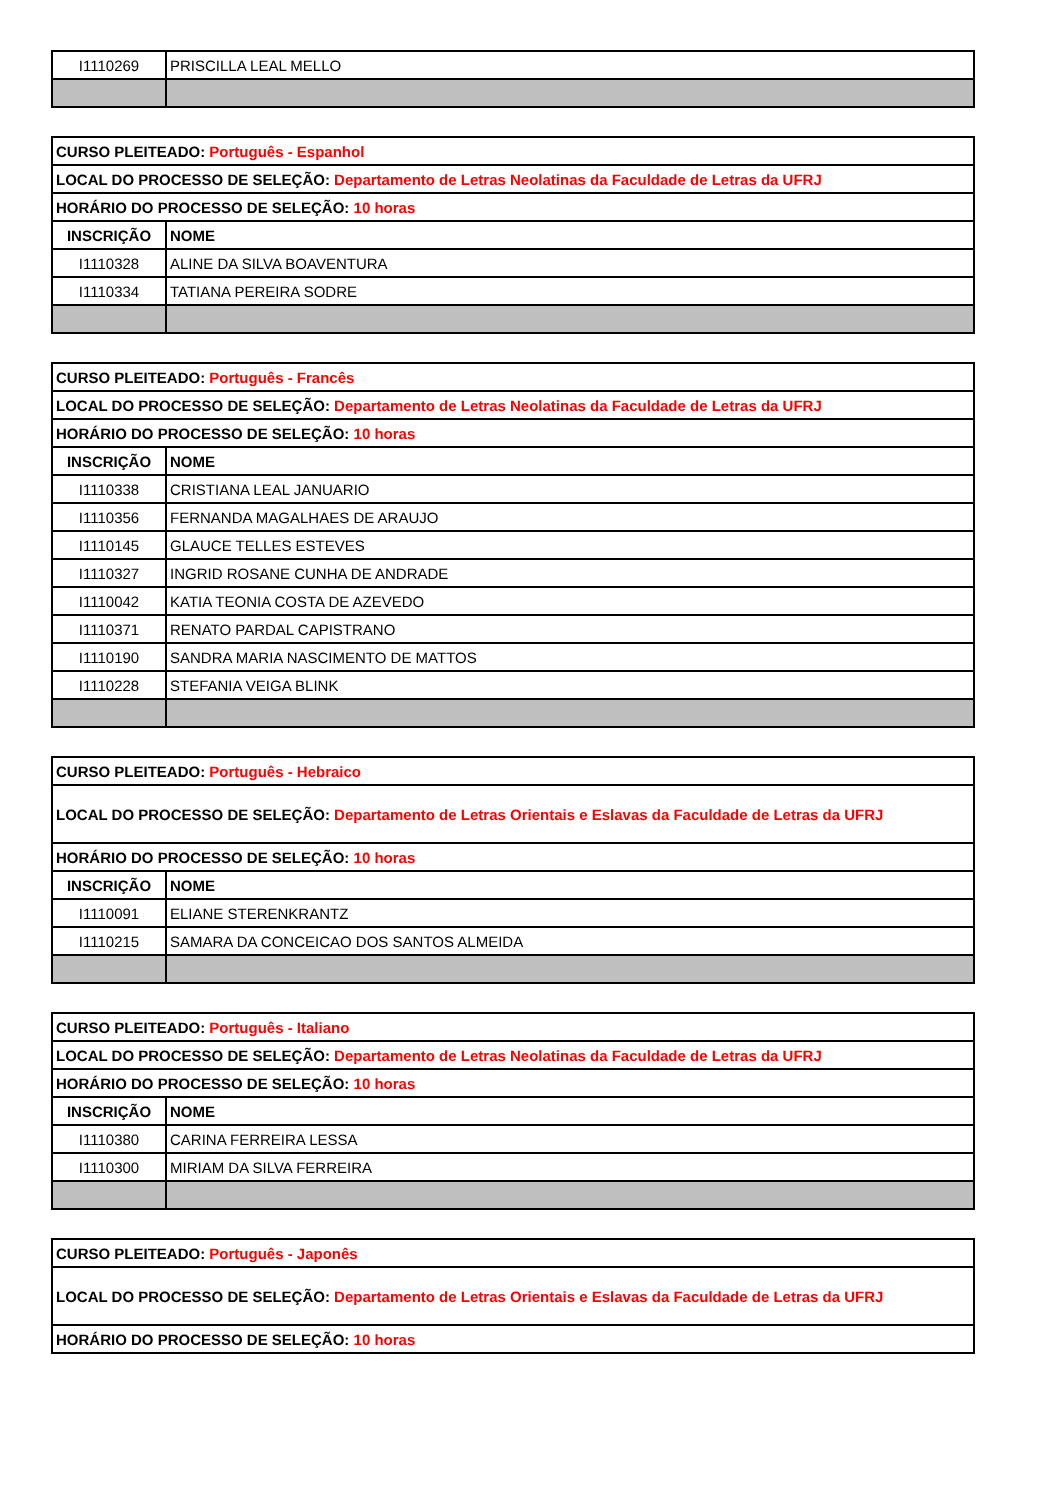| I1110269 | PRISCILLA LEAL MELLO |
| CURSO PLEITEADO: Português - Espanhol | |
| LOCAL DO PROCESSO DE SELEÇÃO: Departamento de Letras Neolatinas da Faculdade de Letras da UFRJ | |
| HORÁRIO DO PROCESSO DE SELEÇÃO: 10 horas | |
| INSCRIÇÃO | NOME |
| I1110328 | ALINE DA SILVA BOAVENTURA |
| I1110334 | TATIANA PEREIRA SODRE |
| CURSO PLEITEADO: Português - Francês | |
| LOCAL DO PROCESSO DE SELEÇÃO: Departamento de Letras Neolatinas da Faculdade de Letras da UFRJ | |
| HORÁRIO DO PROCESSO DE SELEÇÃO: 10 horas | |
| INSCRIÇÃO | NOME |
| I1110338 | CRISTIANA LEAL JANUARIO |
| I1110356 | FERNANDA MAGALHAES DE ARAUJO |
| I1110145 | GLAUCE TELLES ESTEVES |
| I1110327 | INGRID ROSANE CUNHA DE ANDRADE |
| I1110042 | KATIA TEONIA COSTA DE AZEVEDO |
| I1110371 | RENATO PARDAL CAPISTRANO |
| I1110190 | SANDRA MARIA NASCIMENTO DE MATTOS |
| I1110228 | STEFANIA VEIGA BLINK |
| CURSO PLEITEADO: Português - Hebraico | |
| LOCAL DO PROCESSO DE SELEÇÃO: Departamento de Letras Orientais e Eslavas da Faculdade de Letras da UFRJ | |
| HORÁRIO DO PROCESSO DE SELEÇÃO: 10 horas | |
| INSCRIÇÃO | NOME |
| I1110091 | ELIANE STERENKRANTZ |
| I1110215 | SAMARA DA CONCEICAO DOS SANTOS ALMEIDA |
| CURSO PLEITEADO: Português - Italiano | |
| LOCAL DO PROCESSO DE SELEÇÃO: Departamento de Letras Neolatinas da Faculdade de Letras da UFRJ | |
| HORÁRIO DO PROCESSO DE SELEÇÃO: 10 horas | |
| INSCRIÇÃO | NOME |
| I1110380 | CARINA FERREIRA LESSA |
| I1110300 | MIRIAM DA SILVA FERREIRA |
| CURSO PLEITEADO: Português - Japonês |
| LOCAL DO PROCESSO DE SELEÇÃO: Departamento de Letras Orientais e Eslavas da Faculdade de Letras da UFRJ |
| HORÁRIO DO PROCESSO DE SELEÇÃO: 10 horas |